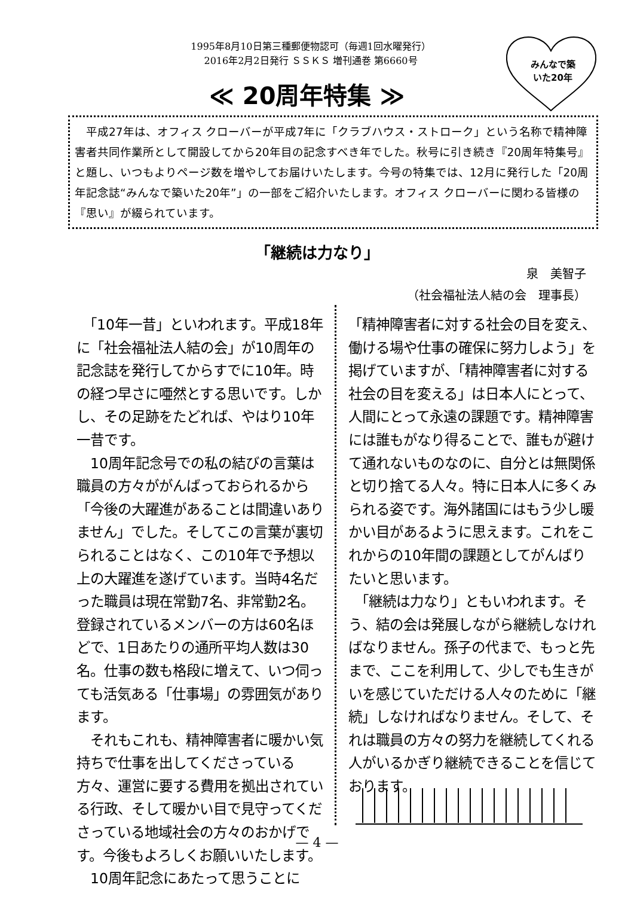1995年8月10日第三種郵便物認可（毎週1回水曜発行）
2016年2月2日発行 ＳＳＫＳ 増刊通巻 第6660号
≪ 20周年特集 ≫
みんなで築いた20年
　平成27年は、オフィス クローバーが平成7年に「クラブハウス・ストローク」という名称で精神障害者共同作業所として開設してから20年目の記念すべき年でした。秋号に引き続き『20周年特集号』と題し、いつもよりページ数を増やしてお届けいたします。今号の特集では、12月に発行した「20周年記念誌“みんなで築いた20年”」の一部をご紹介いたします。オフィス クローバーに関わる皆様の『思い』が綴られています。
「継続は力なり」
泉　美智子
（社会福祉法人結の会　理事長）
　「10年一昔」といわれます。平成18年に「社会福祉法人結の会」が10周年の記念誌を発行してからすでに10年。時の経つ早さに唖然とする思いです。しかし、その足跡をたどれば、やはり10年一昔です。
　10周年記念号での私の結びの言葉は職員の方々ががんばっておられるから「今後の大躍進があることは間違いありません」でした。そしてこの言葉が裏切られることはなく、この10年で予想以上の大躍進を遂げています。当時4名だった職員は現在常勤7名、非常勤2名。登録されているメンバーの方は60名ほどで、1日あたりの通所平均人数は30名。仕事の数も格段に増えて、いつ伺っても活気ある「仕事場」の雰囲気があります。
　それもこれも、精神障害者に暖かい気持ちで仕事を出してくださっている方々、運営に要する費用を拠出されている行政、そして暖かい目で見守ってくださっている地域社会の方々のおかげです。今後もよろしくお願いいたします。
　10周年記念にあたって思うことに
「精神障害者に対する社会の目を変え、働ける場や仕事の確保に努力しよう」を掲げていますが、「精神障害者に対する社会の目を変える」は日本人にとって、人間にとって永遠の課題です。精神障害には誰もがなり得ることで、誰もが避けて通れないものなのに、自分とは無関係と切り捨てる人々。特に日本人に多くみられる姿です。海外諸国にはもう少し暖かい目があるように思えます。これをこれからの10年間の課題としてがんばりたいと思います。
　「継続は力なり」ともいわれます。そう、結の会は発展しながら継続しなければなりません。孫子の代まで、もっと先まで、ここを利用して、少しでも生きがいを感じていただける人々のために「継続」しなければなりません。そして、それは職員の方々の努力を継続してくれる人がいるかぎり継続できることを信じております。
— 4 —